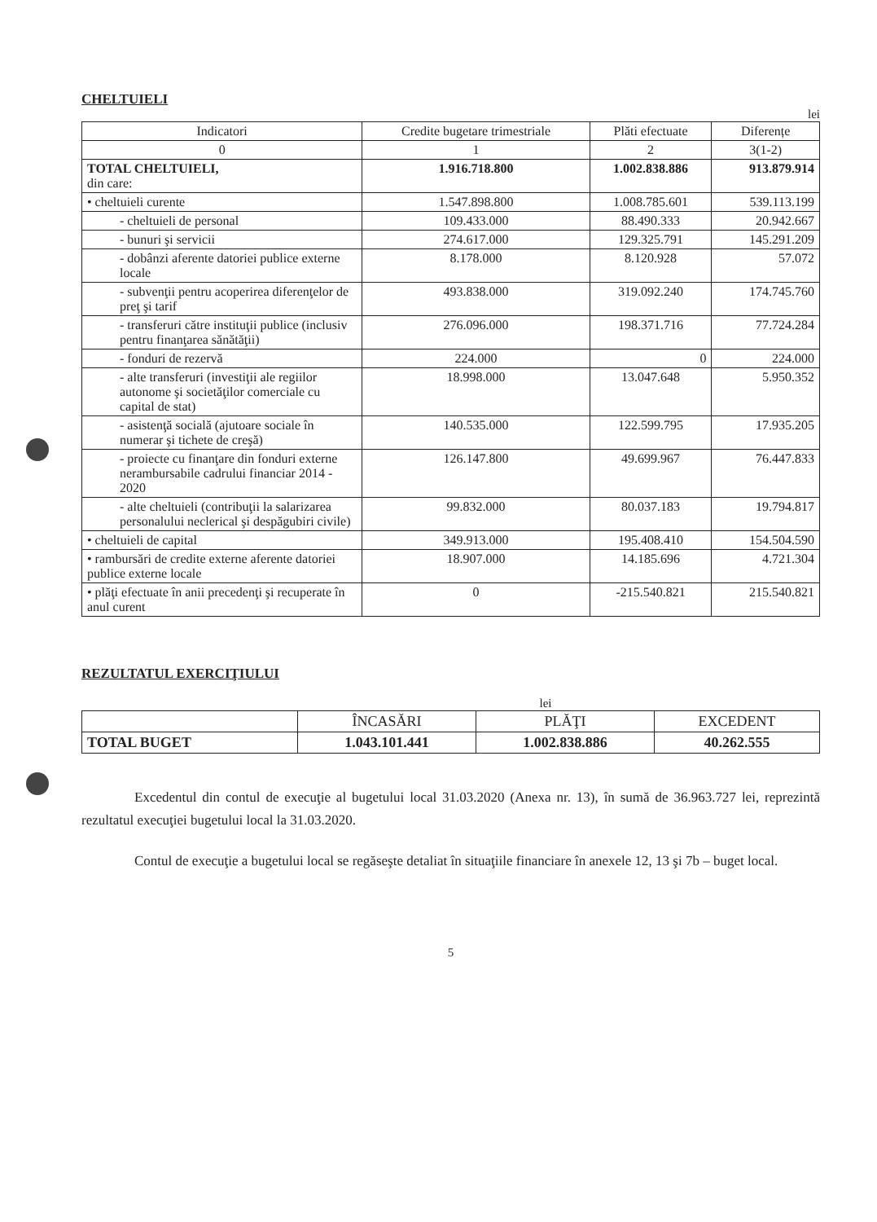CHELTUIELI
lei
| Indicatori | Credite bugetare trimestriale | Plăti efectuate | Diferențe |
| --- | --- | --- | --- |
| 0 | 1 | 2 | 3(1-2) |
| TOTAL CHELTUIELI, din care: | 1.916.718.800 | 1.002.838.886 | 913.879.914 |
| • cheltuieli curente | 1.547.898.800 | 1.008.785.601 | 539.113.199 |
| - cheltuieli de personal | 109.433.000 | 88.490.333 | 20.942.667 |
| - bunuri şi servicii | 274.617.000 | 129.325.791 | 145.291.209 |
| - dobânzi aferente datoriei publice externe locale | 8.178.000 | 8.120.928 | 57.072 |
| - subvenţii pentru acoperirea diferenţelor de preţ şi tarif | 493.838.000 | 319.092.240 | 174.745.760 |
| - transferuri către instituţii publice (inclusiv pentru finanţarea sănătăţii) | 276.096.000 | 198.371.716 | 77.724.284 |
| - fonduri de rezervă | 224.000 | 0 | 224.000 |
| - alte transferuri (investiţii ale regiilor autonome şi societăţilor comerciale cu capital de stat) | 18.998.000 | 13.047.648 | 5.950.352 |
| - asistenţă socială (ajutoare sociale în numerar şi tichete de creşă) | 140.535.000 | 122.599.795 | 17.935.205 |
| - proiecte cu finanţare din fonduri externe nerambursabile cadrului financiar 2014 - 2020 | 126.147.800 | 49.699.967 | 76.447.833 |
| - alte cheltuieli (contribuţii la salarizarea personalului neclerical şi despăgubiri civile) | 99.832.000 | 80.037.183 | 19.794.817 |
| • cheltuieli de capital | 349.913.000 | 195.408.410 | 154.504.590 |
| • rambursări de credite externe aferente datoriei publice externe locale | 18.907.000 | 14.185.696 | 4.721.304 |
| • plăţi efectuate în anii precedenţi şi recuperate în anul curent | 0 | -215.540.821 | 215.540.821 |
REZULTATUL EXERCIŢIULUI
lei
| | ÎNCASĂRI | PLĂŢI | EXCEDENT |
| TOTAL BUGET | 1.043.101.441 | 1.002.838.886 | 40.262.555 |
Excedentul din contul de execuţie al bugetului local 31.03.2020 (Anexa nr. 13), în sumă de 36.963.727 lei, reprezintă rezultatul execuţiei bugetului local la 31.03.2020.
Contul de execuţie a bugetului local se regăseşte detaliat în situaţiile financiare în anexele 12, 13 şi 7b – buget local.
5